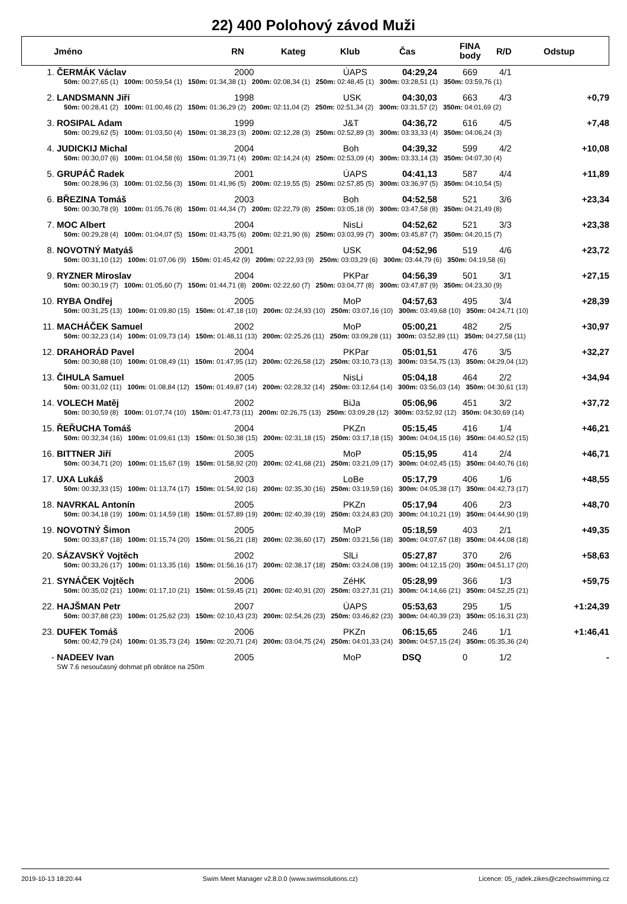22) 400 Polohový závod Muži
| | Jméno | RN | Kateg | Klub | Čas | FINA body | R/D | Odstup |
| --- | --- | --- | --- | --- | --- | --- | --- | --- |
| 1. | ČERMÁK Václav | 2000 | ÚAPS | 04:29,24 | 669 | 4/1 | |
| 50m: 00:27,65 (1) 100m: 00:59,54 (1) 150m: 01:34,38 (1) 200m: 02:08,34 (1) 250m: 02:48,45 (1) 300m: 03:28,51 (1) 350m: 03:59,76 (1) | | | | | | | |
| 2. | LANDSMANN Jiří | 1998 | USK | 04:30,03 | 663 | 4/3 | +0,79 |
| 50m: 00:28,41 (2) 100m: 01:00,46 (2) 150m: 01:36,29 (2) 200m: 02:11,04 (2) 250m: 02:51,34 (2) 300m: 03:31,57 (2) 350m: 04:01,69 (2) | | | | | | | |
| 3. | ROSIPAL Adam | 1999 | J&T | 04:36,72 | 616 | 4/5 | +7,48 |
| 50m: 00:29,62 (5) 100m: 01:03,50 (4) 150m: 01:38,23 (3) 200m: 02:12,28 (3) 250m: 02:52,89 (3) 300m: 03:33,33 (4) 350m: 04:06,24 (3) | | | | | | | |
| 4. | JUDICKIJ Michal | 2004 | Boh | 04:39,32 | 599 | 4/2 | +10,08 |
| 50m: 00:30,07 (6) 100m: 01:04,58 (6) 150m: 01:39,71 (4) 200m: 02:14,24 (4) 250m: 02:53,09 (4) 300m: 03:33,14 (3) 350m: 04:07,30 (4) | | | | | | | |
| 5. | GRUPÁČ Radek | 2001 | ÚAPS | 04:41,13 | 587 | 4/4 | +11,89 |
| 50m: 00:28,96 (3) 100m: 01:02,56 (3) 150m: 01:41,96 (5) 200m: 02:19,55 (5) 250m: 02:57,85 (5) 300m: 03:36,97 (5) 350m: 04:10,54 (5) | | | | | | | |
| 6. | BŘEZINA Tomáš | 2003 | Boh | 04:52,58 | 521 | 3/6 | +23,34 |
| 50m: 00:30,78 (9) 100m: 01:05,76 (8) 150m: 01:44,34 (7) 200m: 02:22,79 (8) 250m: 03:05,18 (9) 300m: 03:47,58 (8) 350m: 04:21,49 (8) | | | | | | | |
| 7. | MOC Albert | 2004 | NisLi | 04:52,62 | 521 | 3/3 | +23,38 |
| 50m: 00:29,28 (4) 100m: 01:04,07 (5) 150m: 01:43,75 (6) 200m: 02:21,90 (6) 250m: 03:03,99 (7) 300m: 03:45,87 (7) 350m: 04:20,15 (7) | | | | | | | |
| 8. | NOVOTNÝ Matyáš | 2001 | USK | 04:52,96 | 519 | 4/6 | +23,72 |
| 50m: 00:31,10 (12) 100m: 01:07,06 (9) 150m: 01:45,42 (9) 200m: 02:22,93 (9) 250m: 03:03,29 (6) 300m: 03:44,79 (6) 350m: 04:19,58 (6) | | | | | | | |
| 9. | RYZNER Miroslav | 2004 | PKPar | 04:56,39 | 501 | 3/1 | +27,15 |
| 50m: 00:30,19 (7) 100m: 01:05,60 (7) 150m: 01:44,71 (8) 200m: 02:22,60 (7) 250m: 03:04,77 (8) 300m: 03:47,87 (9) 350m: 04:23,30 (9) | | | | | | | |
| 10. | RYBA Ondřej | 2005 | MoP | 04:57,63 | 495 | 3/4 | +28,39 |
| 50m: 00:31,25 (13) 100m: 01:09,80 (15) 150m: 01:47,18 (10) 200m: 02:24,93 (10) 250m: 03:07,16 (10) 300m: 03:49,68 (10) 350m: 04:24,71 (10) | | | | | | | |
| 11. | MACHÁČEK Samuel | 2002 | MoP | 05:00,21 | 482 | 2/5 | +30,97 |
| 50m: 00:32,23 (14) 100m: 01:09,73 (14) 150m: 01:48,11 (13) 200m: 02:25,26 (11) 250m: 03:09,28 (11) 300m: 03:52,89 (11) 350m: 04:27,58 (11) | | | | | | | |
| 12. | DRAHORÁD Pavel | 2004 | PKPar | 05:01,51 | 476 | 3/5 | +32,27 |
| 50m: 00:30,88 (10) 100m: 01:08,49 (11) 150m: 01:47,95 (12) 200m: 02:26,58 (12) 250m: 03:10,73 (13) 300m: 03:54,75 (13) 350m: 04:29,04 (12) | | | | | | | |
| 13. | ČIHULA Samuel | 2005 | NisLi | 05:04,18 | 464 | 2/2 | +34,94 |
| 50m: 00:31,02 (11) 100m: 01:08,84 (12) 150m: 01:49,87 (14) 200m: 02:28,32 (14) 250m: 03:12,64 (14) 300m: 03:56,03 (14) 350m: 04:30,61 (13) | | | | | | | |
| 14. | VOLECH Matěj | 2002 | BiJa | 05:06,96 | 451 | 3/2 | +37,72 |
| 50m: 00:30,59 (8) 100m: 01:07,74 (10) 150m: 01:47,73 (11) 200m: 02:26,75 (13) 250m: 03:09,28 (12) 300m: 03:52,92 (12) 350m: 04:30,69 (14) | | | | | | | |
| 15. | ŘEŘUCHA Tomáš | 2004 | PKZn | 05:15,45 | 416 | 1/4 | +46,21 |
| 50m: 00:32,34 (16) 100m: 01:09,61 (13) 150m: 01:50,38 (15) 200m: 02:31,18 (15) 250m: 03:17,18 (15) 300m: 04:04,15 (16) 350m: 04:40,52 (15) | | | | | | | |
| 16. | BITTNER Jiří | 2005 | MoP | 05:15,95 | 414 | 2/4 | +46,71 |
| 50m: 00:34,71 (20) 100m: 01:15,67 (19) 150m: 01:58,92 (20) 200m: 02:41,68 (21) 250m: 03:21,09 (17) 300m: 04:02,45 (15) 350m: 04:40,76 (16) | | | | | | | |
| 17. | UXA Lukáš | 2003 | LoBe | 05:17,79 | 406 | 1/6 | +48,55 |
| 50m: 00:32,33 (15) 100m: 01:13,74 (17) 150m: 01:54,92 (16) 200m: 02:35,30 (16) 250m: 03:19,59 (16) 300m: 04:05,38 (17) 350m: 04:42,73 (17) | | | | | | | |
| 18. | NAVRKAL Antonín | 2005 | PKZn | 05:17,94 | 406 | 2/3 | +48,70 |
| 50m: 00:34,18 (19) 100m: 01:14,59 (18) 150m: 01:57,89 (19) 200m: 02:40,39 (19) 250m: 03:24,83 (20) 300m: 04:10,21 (19) 350m: 04:44,90 (19) | | | | | | | |
| 19. | NOVOTNÝ Šimon | 2005 | MoP | 05:18,59 | 403 | 2/1 | +49,35 |
| 50m: 00:33,87 (18) 100m: 01:15,74 (20) 150m: 01:56,21 (18) 200m: 02:36,60 (17) 250m: 03:21,56 (18) 300m: 04:07,67 (18) 350m: 04:44,08 (18) | | | | | | | |
| 20. | SÁZAVSKÝ Vojtěch | 2002 | SlLi | 05:27,87 | 370 | 2/6 | +58,63 |
| 50m: 00:33,26 (17) 100m: 01:13,35 (16) 150m: 01:56,16 (17) 200m: 02:38,17 (18) 250m: 03:24,08 (19) 300m: 04:12,15 (20) 350m: 04:51,17 (20) | | | | | | | |
| 21. | SYNÁČEK Vojtěch | 2006 | ZéHK | 05:28,99 | 366 | 1/3 | +59,75 |
| 50m: 00:35,02 (21) 100m: 01:17,10 (21) 150m: 01:59,45 (21) 200m: 02:40,91 (20) 250m: 03:27,31 (21) 300m: 04:14,66 (21) 350m: 04:52,25 (21) | | | | | | | |
| 22. | HAJŠMAN Petr | 2007 | ÚAPS | 05:53,63 | 295 | 1/5 | +1:24,39 |
| 50m: 00:37,88 (23) 100m: 01:25,62 (23) 150m: 02:10,43 (23) 200m: 02:54,26 (23) 250m: 03:46,82 (23) 300m: 04:40,39 (23) 350m: 05:16,31 (23) | | | | | | | |
| 23. | DUFEK Tomáš | 2006 | PKZn | 06:15,65 | 246 | 1/1 | +1:46,41 |
| 50m: 00:42,79 (24) 100m: 01:35,73 (24) 150m: 02:20,71 (24) 200m: 03:04,75 (24) 250m: 04:01,33 (24) 300m: 04:57,15 (24) 350m: 05:35,36 (24) | | | | | | | |
| - | NADEEV Ivan | 2005 | MoP | DSQ | 0 | 1/2 | - |
| | SW 7.6 nesoučasný dohmat při obrátce na 250m | | | | | | |
2019-10-13 18:20:44 Swim Meet Manager v2.8.0.0 (www.swimsolutions.cz) Licence: 05_radek.zikes@czechswimming.cz